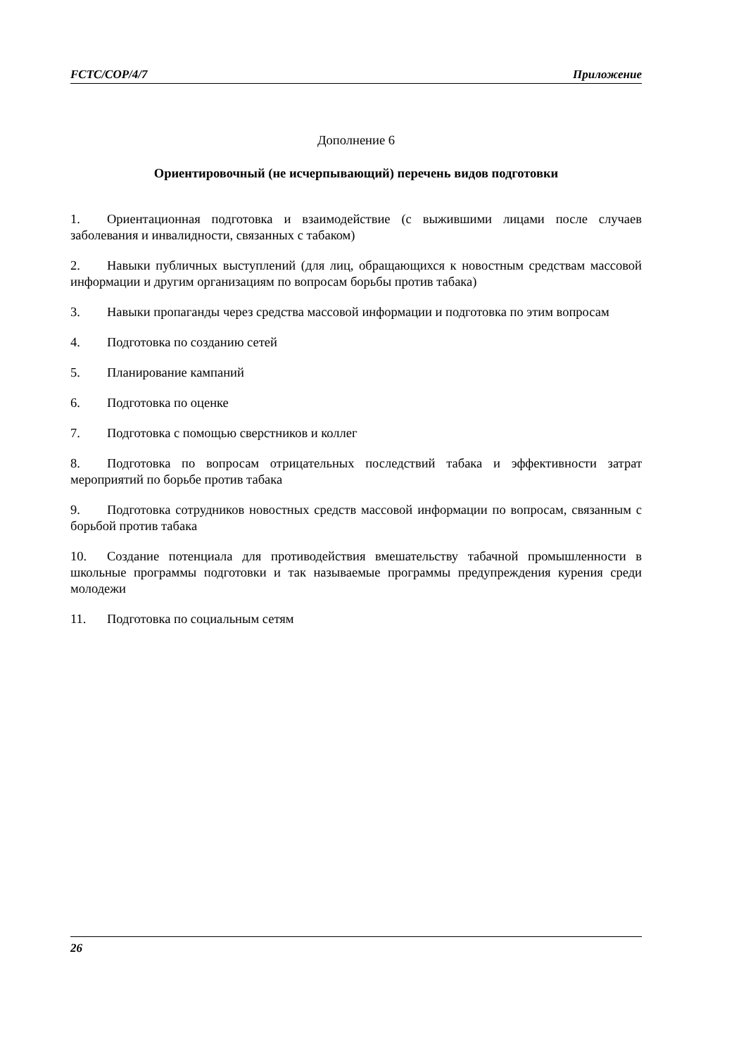FCTC/COP/4/7 Приложение
Дополнение 6
Ориентировочный (не исчерпывающий) перечень видов подготовки
1. Ориентационная подготовка и взаимодействие (с выжившими лицами после случаев заболевания и инвалидности, связанных с табаком)
2. Навыки публичных выступлений (для лиц, обращающихся к новостным средствам массовой информации и другим организациям по вопросам борьбы против табака)
3. Навыки пропаганды через средства массовой информации и подготовка по этим вопросам
4. Подготовка по созданию сетей
5. Планирование кампаний
6. Подготовка по оценке
7. Подготовка с помощью сверстников и коллег
8. Подготовка по вопросам отрицательных последствий табака и эффективности затрат мероприятий по борьбе против табака
9. Подготовка сотрудников новостных средств массовой информации по вопросам, связанным с борьбой против табака
10. Создание потенциала для противодействия вмешательству табачной промышленности в школьные программы подготовки и так называемые программы предупреждения курения среди молодежи
11. Подготовка по социальным сетям
26